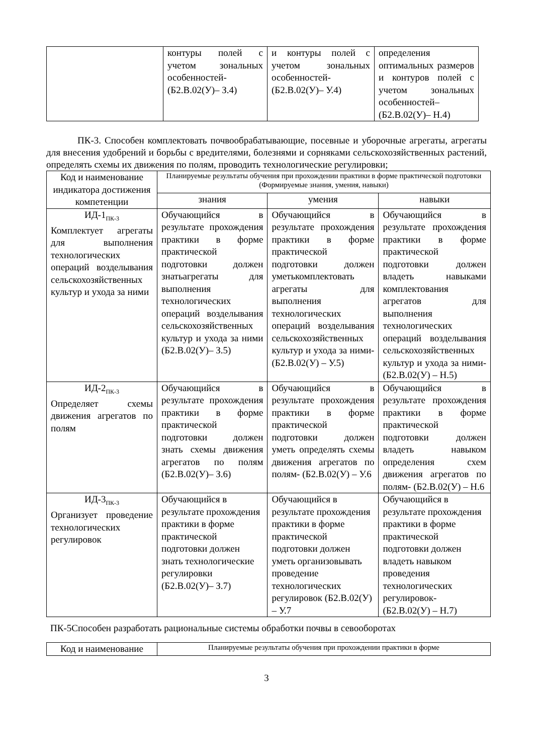| | контуры полей с учетом зональных особенностей- (Б2.В.02(У)– З.4) | и контуры полей с учетом зональных особенностей- (Б2.В.02(У)– У.4) | определения оптимальных размеров и контуров полей с учетом зональных особенностей– (Б2.В.02(У)– Н.4) |
ПК-3. Способен комплектовать почвообрабатывающие, посевные и уборочные агрегаты, агрегаты для внесения удобрений и борьбы с вредителями, болезнями и сорняками сельскохозяйственных растений, определять схемы их движения по полям, проводить технологические регулировки;
| Код и наименование индикатора достижения компетенции | Планируемые результаты обучения при прохождении практики в форме практической подготовки (Формируемые знания, умения, навыки) | | |
| --- | --- | --- | --- |
| | знания | умения | навыки |
| ИД-1<sub>ПК-3</sub> Комплектует агрегаты для выполнения технологических операций возделывания сельскохозяйственных культур и ухода за ними | Обучающийся в результате прохождения практики в форме практической подготовки должен знатьагрегаты для выполнения технологических операций возделывания сельскохозяйственных культур и ухода за ними (Б2.В.02(У)– З.5) | Обучающийся в результате прохождения практики в форме практической подготовки должен уметькомплектовать агрегаты для выполнения технологических операций возделывания сельскохозяйственных культур и ухода за ними- (Б2.В.02(У) – У.5) | Обучающийся в результате прохождения практики в форме практической подготовки должен владеть навыками комплектования агрегатов для выполнения технологических операций возделывания сельскохозяйственных культур и ухода за ними- (Б2.В.02(У) – Н.5) |
| ИД-2<sub>ПК-3</sub> Определяет схемы движения агрегатов по полям | Обучающийся в результате прохождения практики в форме практической подготовки должен знать схемы движения агрегатов по полям (Б2.В.02(У)– З.6) | Обучающийся в результате прохождения практики в форме практической подготовки должен уметь определять схемы движения агрегатов по полям- (Б2.В.02(У) – У.6 | Обучающийся в результате прохождения практики в форме практической подготовки должен владеть навыком определения схем движения агрегатов по полям- (Б2.В.02(У) – Н.6 |
| ИД-3<sub>ПК-3</sub> Организует проведение технологических регулировок | Обучающийся в результате прохождения практики в форме практической подготовки должен знать технологические регулировки (Б2.В.02(У)– З.7) | Обучающийся в результате прохождения практики в форме практической подготовки должен уметь организовывать проведение технологических регулировок (Б2.В.02(У) – У.7 | Обучающийся в результате прохождения практики в форме практической подготовки должен владеть навыком проведения технологических регулировок- (Б2.В.02(У) – Н.7) |
ПК-5Способен разработать рациональные системы обработки почвы в севооборотах
| Код и наименование | Планируемые результаты обучения при прохождении практики в форме |
| --- | --- |
3